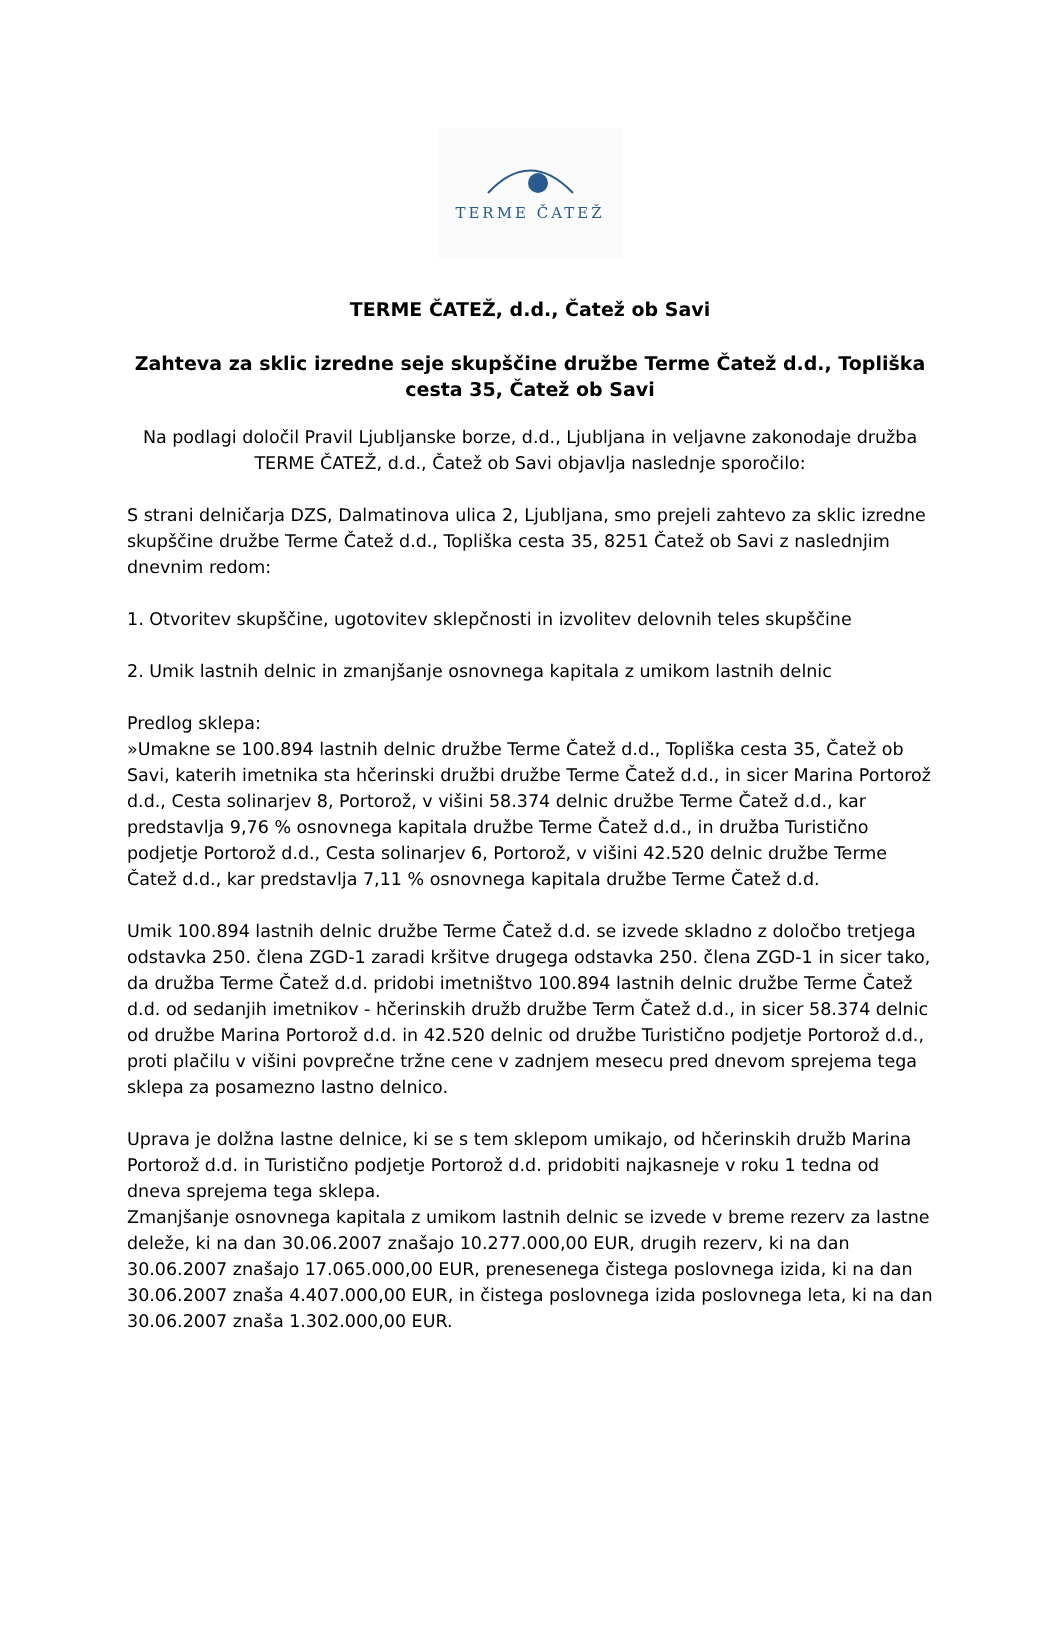TERME ČATEŽ
TERME ČATEŽ, d.d., Čatež ob Savi
Zahteva za sklic izredne seje skupščine družbe Terme Čatež d.d., Topliška cesta 35, Čatež ob Savi
Na podlagi določil Pravil Ljubljanske borze, d.d., Ljubljana in veljavne zakonodaje družba TERME ČATEŽ, d.d., Čatež ob Savi objavlja naslednje sporočilo:
S strani delničarja DZS, Dalmatinova ulica 2, Ljubljana, smo prejeli zahtevo za sklic izredne skupščine družbe Terme Čatež d.d., Topliška cesta 35, 8251 Čatež ob Savi z naslednjim dnevnim redom:
1. Otvoritev skupščine, ugotovitev sklepčnosti in izvolitev delovnih teles skupščine
2. Umik lastnih delnic in zmanjšanje osnovnega kapitala z umikom lastnih delnic
Predlog sklepa:
»Umakne se 100.894 lastnih delnic družbe Terme Čatež d.d., Topliška cesta 35, Čatež ob Savi, katerih imetnika sta hčerinski družbi družbe Terme Čatež d.d., in sicer Marina Portorož d.d., Cesta solinarjev 8, Portorož, v višini 58.374 delnic družbe Terme Čatež d.d., kar predstavlja 9,76 % osnovnega kapitala družbe Terme Čatež d.d., in družba Turistično podjetje Portorož d.d., Cesta solinarjev 6, Portorož, v višini 42.520 delnic družbe Terme Čatež d.d., kar predstavlja 7,11 % osnovnega kapitala družbe Terme Čatež d.d.
Umik 100.894 lastnih delnic družbe Terme Čatež d.d. se izvede skladno z določbo tretjega odstavka 250. člena ZGD-1 zaradi kršitve drugega odstavka 250. člena ZGD-1 in sicer tako, da družba Terme Čatež d.d. pridobi imetništvo 100.894 lastnih delnic družbe Terme Čatež d.d. od sedanjih imetnikov - hčerinskih družb družbe Term Čatež d.d., in sicer 58.374 delnic od družbe Marina Portorož d.d. in 42.520 delnic od družbe Turistično podjetje Portorož d.d., proti plačilu v višini povprečne tržne cene v zadnjem mesecu pred dnevom sprejema tega sklepa za posamezno lastno delnico.
Uprava je dolžna lastne delnice, ki se s tem sklepom umikajo, od hčerinskih družb Marina Portorož d.d. in Turistično podjetje Portorož d.d. pridobiti najkasneje v roku 1 tedna od dneva sprejema tega sklepa.
Zmanjšanje osnovnega kapitala z umikom lastnih delnic se izvede v breme rezerv za lastne deleže, ki na dan 30.06.2007 znašajo 10.277.000,00 EUR, drugih rezerv, ki na dan 30.06.2007 znašajo 17.065.000,00 EUR, prenesenega čistega poslovnega izida, ki na dan 30.06.2007 znaša 4.407.000,00 EUR, in čistega poslovnega izida poslovnega leta, ki na dan 30.06.2007 znaša 1.302.000,00 EUR.